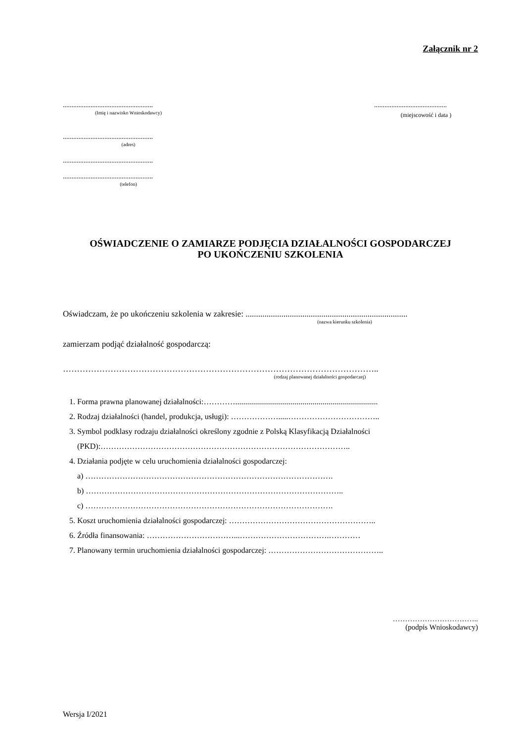Załącznik nr 2
....................................................
(Imię i nazwisko Wnioskodawcy)
....................................................
(adres)
....................................................
....................................................
(telefon)
..........................................
(miejscowość i data )
OŚWIADCZENIE O ZAMIARZE PODJĘCIA DZIAŁALNOŚCI GOSPODARCZEJ
PO UKOŃCZENIU SZKOLENIA
Oświadczam, że po ukończeniu szkolenia w zakresie: .............................................................................
(nazwa kierunku szkolenia)
zamierzam podjąć działalność gospodarczą:
…………………………………………………………………………………………………..
(rodzaj planowanej działalności gospodarczej)
1. Forma prawna planowanej działalności:…………........................................................................
2. Rodzaj działalności (handel, produkcja, usługi): ……………….....……………………………..
3. Symbol podklasy rodzaju działalności określony zgodnie z Polską Klasyfikacją Działalności
(PKD):…………………………………………………………………………………..
4. Działania podjęte w celu uruchomienia działalności gospodarczej:
a) ………………………………………………………………………………….
b) ……………………………………………………………………………………..
c) ………………………………………………………………………………….
5. Koszt uruchomienia działalności gospodarczej: ………………………………………………..
6. Źródła finansowania: ……………………………...…………………………….…………
7. Planowany termin uruchomienia działalności gospodarczej: ……………………………………..
……………………………..
(podpis Wnioskodawcy)
Wersja I/2021